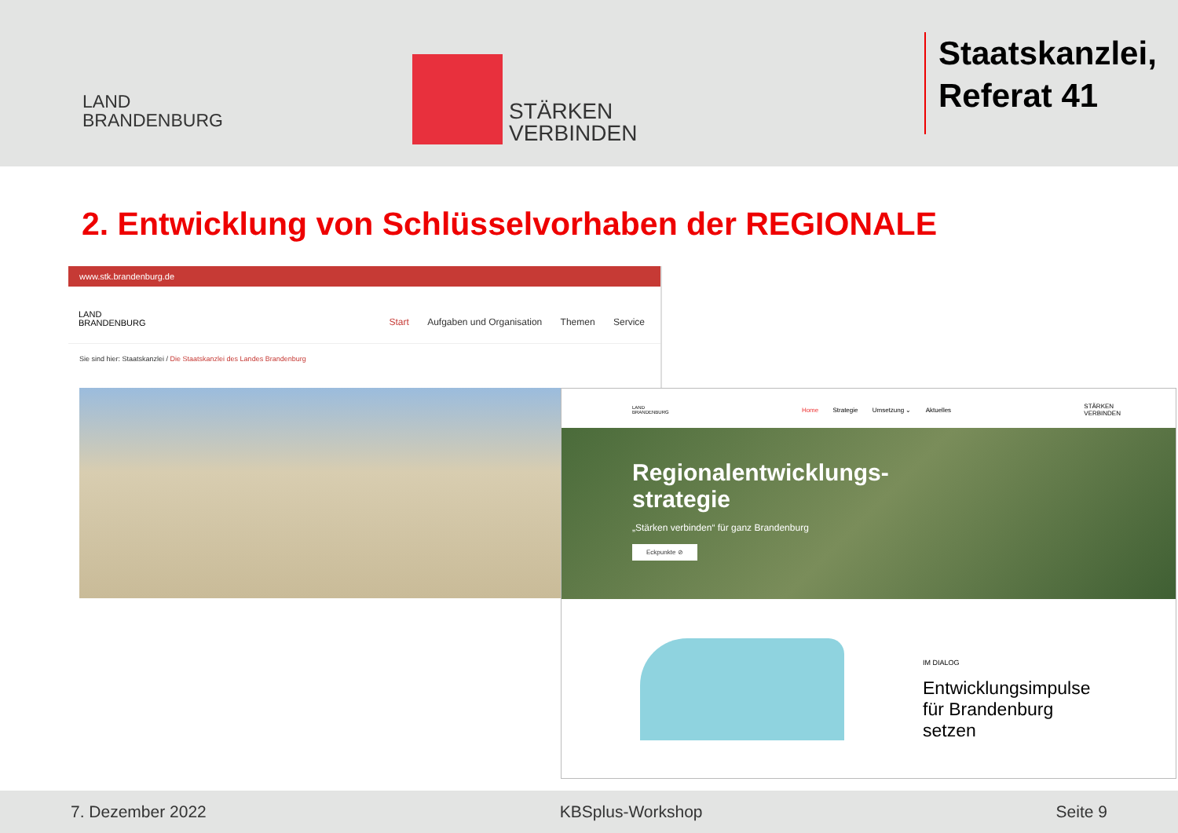LAND
BRANDENBURG
STÄRKEN
VERBINDEN
Staatskanzlei,
Referat 41
2. Entwicklung von Schlüsselvorhaben der REGIONALE
www.stk.brandenburg.de
LAND
BRANDENBURG
Start Aufgaben und Organisation Themen Service
Sie sind hier: Staatskanzlei / Die Staatskanzlei des Landes Brandenburg
LAND
BRANDENBURG
Home Strategie Umsetzung ⌄ Aktuelles
STÄRKEN
VERBINDEN
Regionalentwicklungs-
strategie
„Stärken verbinden“ für ganz Brandenburg
Eckpunkte ⊘
IM DIALOG
Entwicklungsimpulse
für Brandenburg
setzen
7. Dezember 2022 KBSplus-Workshop Seite 9